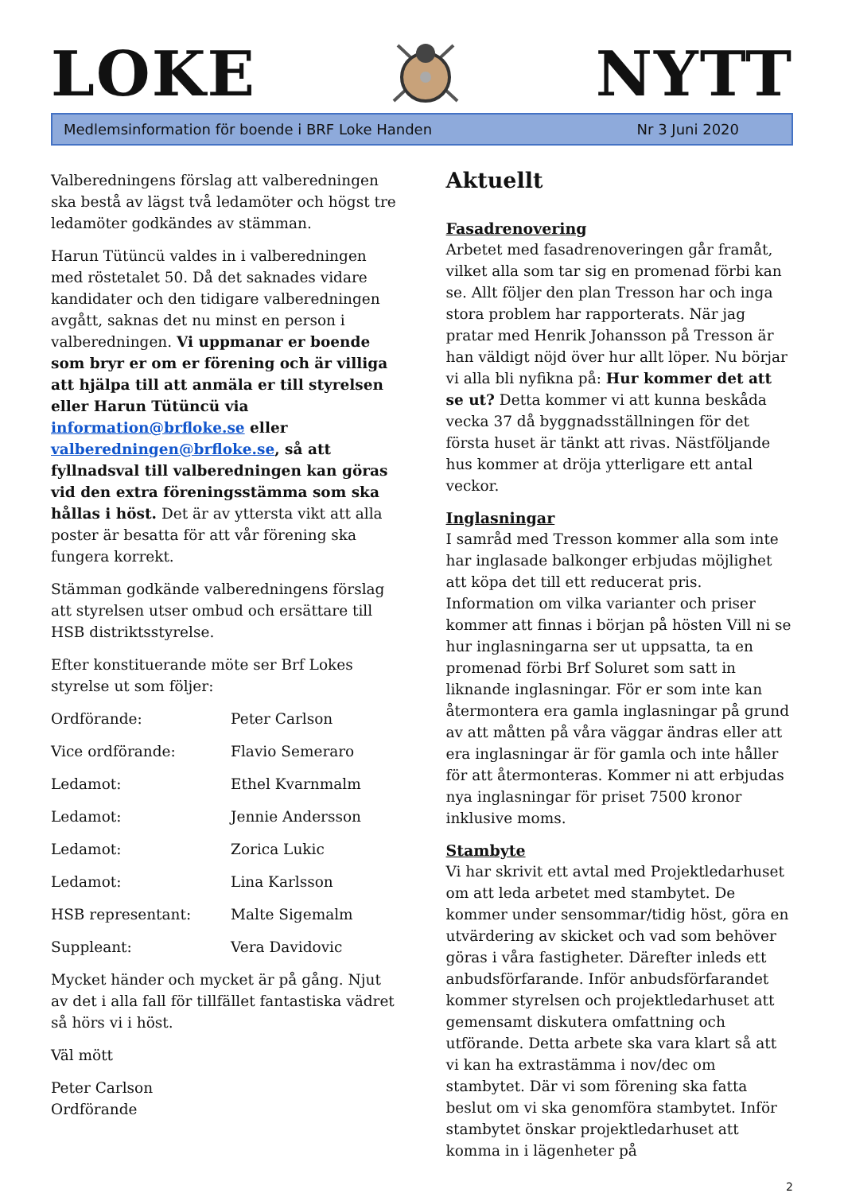LOKE
NYTT
Medlemsinformation för boende i BRF Loke Handen Nr 3 Juni 2020
Valberedningens förslag att valberedningen ska bestå av lägst två ledamöter och högst tre ledamöter godkändes av stämman.
Harun Tütüncü valdes in i valberedningen med röstetalet 50. Då det saknades vidare kandidater och den tidigare valberedningen avgått, saknas det nu minst en person i valberedningen. Vi uppmanar er boende som bryr er om er förening och är villiga att hjälpa till att anmäla er till styrelsen eller Harun Tütüncü via information@brfloke.se eller valberedningen@brfloke.se, så att fyllnadsval till valberedningen kan göras vid den extra föreningsstämma som ska hållas i höst. Det är av yttersta vikt att alla poster är besatta för att vår förening ska fungera korrekt.
Stämman godkände valberedningens förslag att styrelsen utser ombud och ersättare till HSB distriktsstyrelse.
Efter konstituerande möte ser Brf Lokes styrelse ut som följer:
| Ordförande: | Peter Carlson |
| Vice ordförande: | Flavio Semeraro |
| Ledamot: | Ethel Kvarnmalm |
| Ledamot: | Jennie Andersson |
| Ledamot: | Zorica Lukic |
| Ledamot: | Lina Karlsson |
| HSB representant: | Malte Sigemalm |
| Suppleant: | Vera Davidovic |
Mycket händer och mycket är på gång. Njut av det i alla fall för tillfället fantastiska vädret så hörs vi i höst.
Väl mött
Peter Carlson
Ordförande
Aktuellt
Fasadrenovering
Arbetet med fasadrenoveringen går framåt, vilket alla som tar sig en promenad förbi kan se. Allt följer den plan Tresson har och inga stora problem har rapporterats. När jag pratar med Henrik Johansson på Tresson är han väldigt nöjd över hur allt löper. Nu börjar vi alla bli nyfikna på: Hur kommer det att se ut? Detta kommer vi att kunna beskåda vecka 37 då byggnadsställningen för det första huset är tänkt att rivas. Nästföljande hus kommer at dröja ytterligare ett antal veckor.
Inglasningar
I samråd med Tresson kommer alla som inte har inglasade balkonger erbjudas möjlighet att köpa det till ett reducerat pris. Information om vilka varianter och priser kommer att finnas i början på hösten Vill ni se hur inglasningarna ser ut uppsatta, ta en promenad förbi Brf Soluret som satt in liknande inglasningar. För er som inte kan återmontera era gamla inglasningar på grund av att måtten på våra väggar ändras eller att era inglasningar är för gamla och inte håller för att återmonteras. Kommer ni att erbjudas nya inglasningar för priset 7500 kronor inklusive moms.
Stambyte
Vi har skrivit ett avtal med Projektledarhuset om att leda arbetet med stambytet. De kommer under sensommar/tidig höst, göra en utvärdering av skicket och vad som behöver göras i våra fastigheter. Därefter inleds ett anbudsförfarande. Inför anbudsförfarandet kommer styrelsen och projektledarhuset att gemensamt diskutera omfattning och utförande. Detta arbete ska vara klart så att vi kan ha extrastämma i nov/dec om stambytet. Där vi som förening ska fatta beslut om vi ska genomföra stambytet. Inför stambytet önskar projektledarhuset att komma in i lägenheter på
2